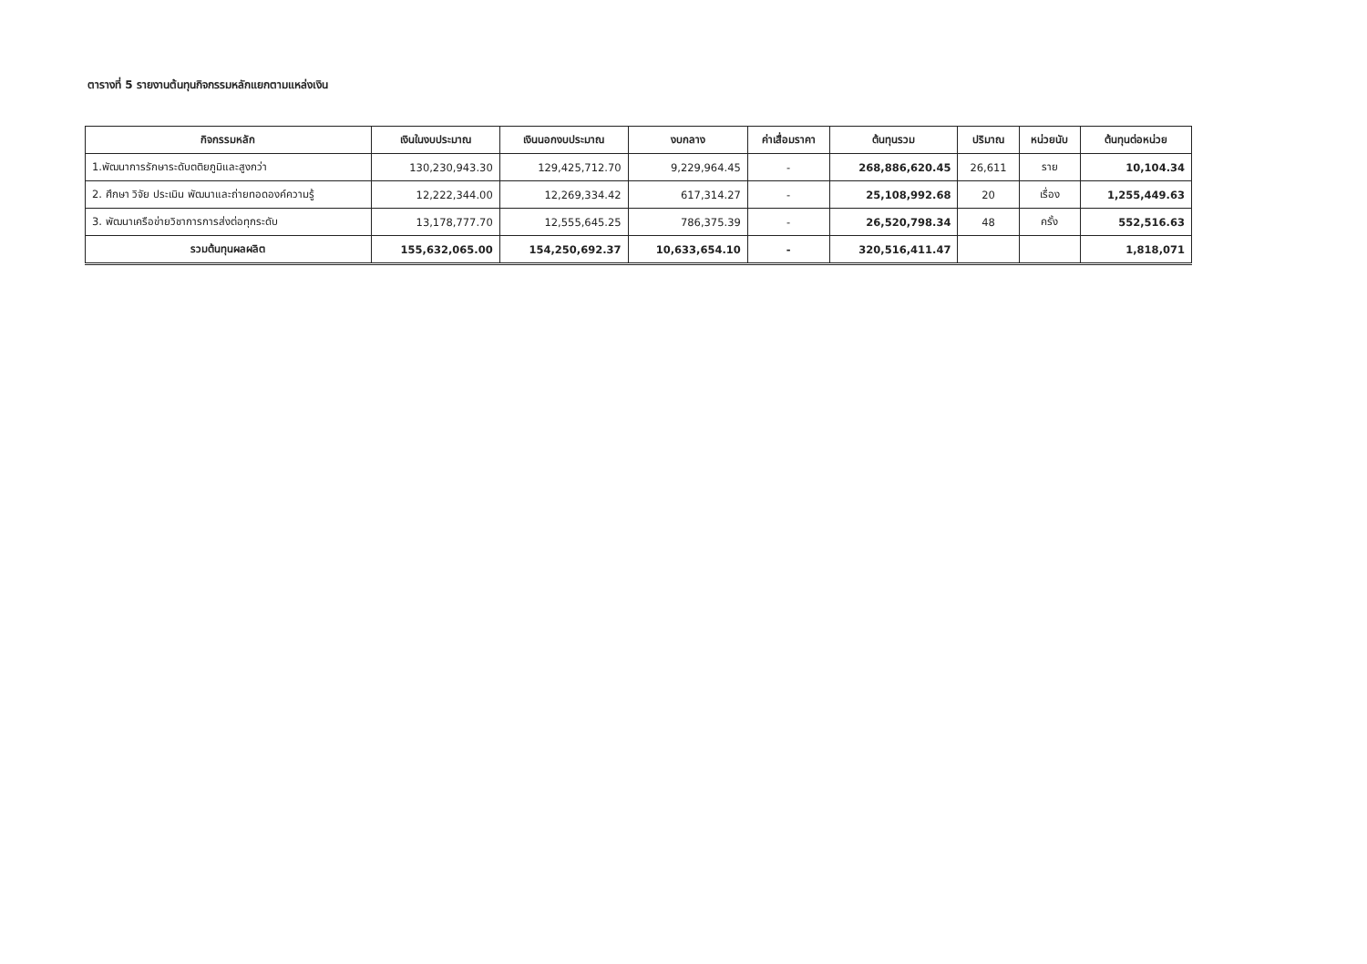ตารางที่ 5 รายงานต้นทุนกิจกรรมหลักแยกตามแหล่งเงิน
| กิจกรรมหลัก | เงินในงบประมาณ | เงินนอกงบประมาณ | งบกลาง | ค่าเสื่อมราคา | ต้นทุนรวม | ปริมาณ | หน่วยนับ | ต้นทุนต่อหน่วย |
| --- | --- | --- | --- | --- | --- | --- | --- | --- |
| 1.พัฒนาการรักษาระดับตติยภูมิและสูงกว่า | 130,230,943.30 | 129,425,712.70 | 9,229,964.45 | - | 268,886,620.45 | 26,611 | ราย | 10,104.34 |
| 2. ศึกษา วิจัย ประเมิน พัฒนาและถ่ายทอดองค์ความรู้ | 12,222,344.00 | 12,269,334.42 | 617,314.27 | - | 25,108,992.68 | 20 | เรื่อง | 1,255,449.63 |
| 3. พัฒนาเครือข่ายวิชาการการส่งต่อทุกระดับ | 13,178,777.70 | 12,555,645.25 | 786,375.39 | - | 26,520,798.34 | 48 | ครั้ง | 552,516.63 |
| รวมต้นทุนผลผลิต | 155,632,065.00 | 154,250,692.37 | 10,633,654.10 | - | 320,516,411.47 | | | 1,818,071 |